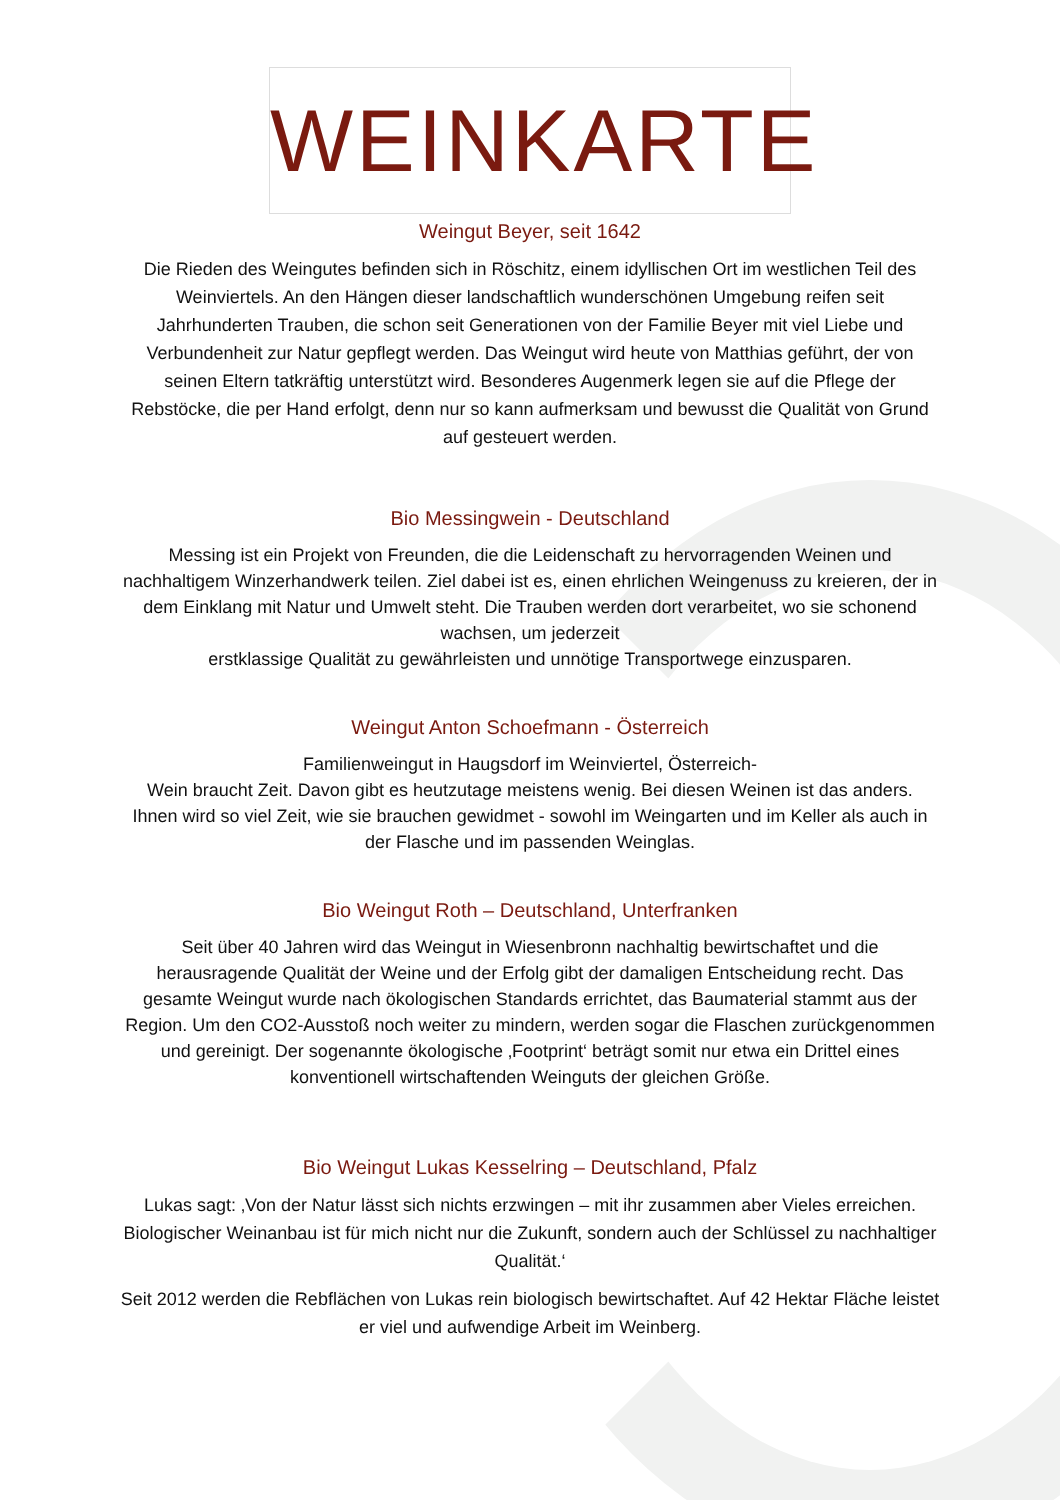WEINKARTE
Weingut Beyer, seit 1642
Die Rieden des Weingutes befinden sich in Röschitz, einem idyllischen Ort im westlichen Teil des Weinviertels. An den Hängen dieser landschaftlich wunderschönen Umgebung reifen seit Jahrhunderten Trauben, die schon seit Generationen von der Familie Beyer mit viel Liebe und Verbundenheit zur Natur gepflegt werden. Das Weingut wird heute von Matthias geführt, der von seinen Eltern tatkräftig unterstützt wird. Besonderes Augenmerk legen sie auf die Pflege der Rebstöcke, die per Hand erfolgt, denn nur so kann aufmerksam und bewusst die Qualität von Grund auf gesteuert werden.
Bio Messingwein - Deutschland
Messing ist ein Projekt von Freunden, die die Leidenschaft zu hervorragenden Weinen und nachhaltigem Winzerhandwerk teilen. Ziel dabei ist es, einen ehrlichen Weingenuss zu kreieren, der in dem Einklang mit Natur und Umwelt steht. Die Trauben werden dort verarbeitet, wo sie schonend wachsen, um jederzeit
erstklassige Qualität zu gewährleisten und unnötige Transportwege einzusparen.
Weingut Anton Schoefmann - Österreich
Familienweingut in Haugsdorf im Weinviertel, Österreich-
Wein braucht Zeit. Davon gibt es heutzutage meistens wenig. Bei diesen Weinen ist das anders.
Ihnen wird so viel Zeit, wie sie brauchen gewidmet - sowohl im Weingarten und im Keller als auch in der Flasche und im passenden Weinglas.
Bio Weingut Roth – Deutschland, Unterfranken
Seit über 40 Jahren wird das Weingut in Wiesenbronn nachhaltig bewirtschaftet und die herausragende Qualität der Weine und der Erfolg gibt der damaligen Entscheidung recht. Das gesamte Weingut wurde nach ökologischen Standards errichtet, das Baumaterial stammt aus der Region. Um den CO2-Ausstoß noch weiter zu mindern, werden sogar die Flaschen zurückgenommen und gereinigt. Der sogenannte ökologische ‚Footprint‘ beträgt somit nur etwa ein Drittel eines konventionell wirtschaftenden Weinguts der gleichen Größe.
Bio Weingut Lukas Kesselring – Deutschland, Pfalz
Lukas sagt: ‚Von der Natur lässt sich nichts erzwingen – mit ihr zusammen aber Vieles erreichen. Biologischer Weinanbau ist für mich nicht nur die Zukunft, sondern auch der Schlüssel zu nachhaltiger Qualität.‘
Seit 2012 werden die Rebflächen von Lukas rein biologisch bewirtschaftet. Auf 42 Hektar Fläche leistet er viel und aufwendige Arbeit im Weinberg.